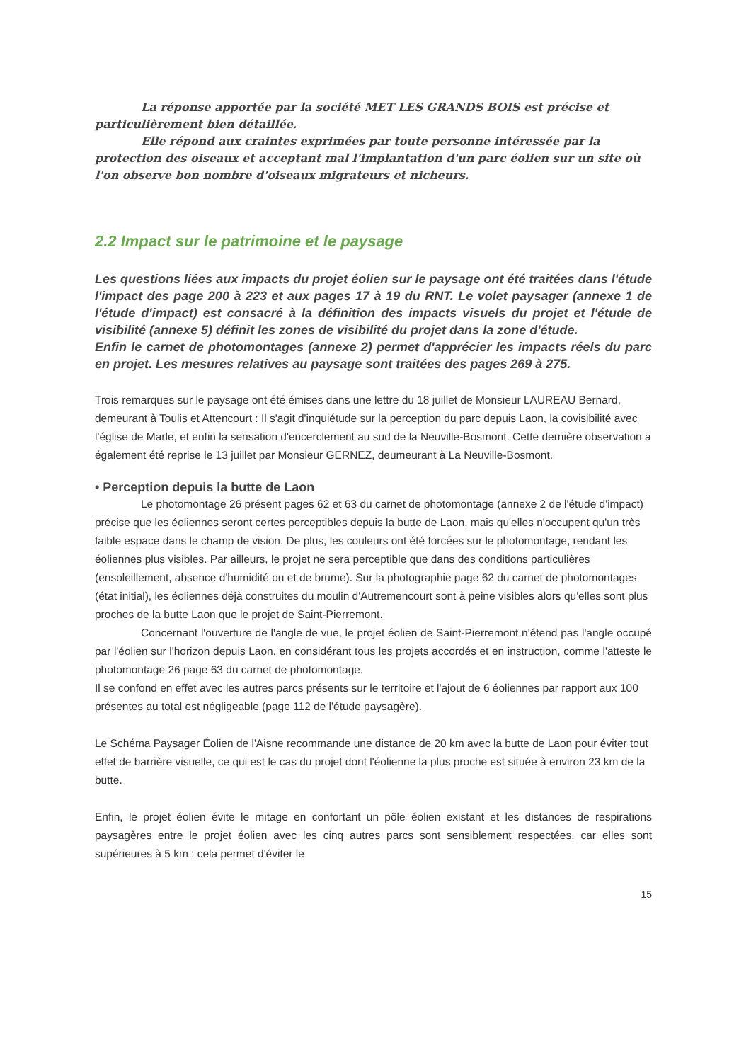La réponse apportée par la société MET LES GRANDS BOIS est précise et particulièrement bien détaillée.
Elle répond aux craintes exprimées par toute personne intéressée par la protection des oiseaux et acceptant mal l'implantation d'un parc éolien sur un site où l'on observe bon nombre d'oiseaux migrateurs et nicheurs.
2.2 Impact sur le patrimoine et le paysage
Les questions liées aux impacts du projet éolien sur le paysage ont été traitées dans l'étude l'impact des page 200 à 223 et aux pages 17 à 19 du RNT. Le volet paysager (annexe 1 de l'étude d'impact) est consacré à la définition des impacts visuels du projet et l'étude de visibilité (annexe 5) définit les zones de visibilité du projet dans la zone d'étude.
Enfin le carnet de photomontages (annexe 2) permet d'apprécier les impacts réels du parc en projet. Les mesures relatives au paysage sont traitées des pages 269 à 275.
Trois remarques sur le paysage ont été émises dans une lettre du 18 juillet de Monsieur LAUREAU Bernard, demeurant à Toulis et Attencourt : Il s'agit d'inquiétude sur la perception du parc depuis Laon, la covisibilité avec l'église de Marle, et enfin la sensation d'encerclement au sud de la Neuville-Bosmont. Cette dernière observation a également été reprise le 13 juillet par Monsieur GERNEZ, deumeurant à La Neuville-Bosmont.
• Perception depuis la butte de Laon
Le photomontage 26 présent pages 62 et 63 du carnet de photomontage (annexe 2 de l'étude d'impact) précise que les éoliennes seront certes perceptibles depuis la butte de Laon, mais qu'elles n'occupent qu'un très faible espace dans le champ de vision. De plus, les couleurs ont été forcées sur le photomontage, rendant les éoliennes plus visibles. Par ailleurs, le projet ne sera perceptible que dans des conditions particulières (ensoleillement, absence d'humidité ou et de brume). Sur la photographie page 62 du carnet de photomontages (état initial), les éoliennes déjà construites du moulin d'Autremencourt sont à peine visibles alors qu'elles sont plus proches de la butte Laon que le projet de Saint-Pierremont.
Concernant l'ouverture de l'angle de vue, le projet éolien de Saint-Pierremont n'étend pas l'angle occupé par l'éolien sur l'horizon depuis Laon, en considérant tous les projets accordés et en instruction, comme l'atteste le photomontage 26 page 63 du carnet de photomontage.
Il se confond en effet avec les autres parcs présents sur le territoire et l'ajout de 6 éoliennes par rapport aux 100 présentes au total est négligeable (page 112 de l'étude paysagère).
Le Schéma Paysager Éolien de l'Aisne recommande une distance de 20 km avec la butte de Laon pour éviter tout effet de barrière visuelle, ce qui est le cas du projet dont l'éolienne la plus proche est située à environ 23 km de la butte.
Enfin, le projet éolien évite le mitage en confortant un pôle éolien existant et les distances de respirations paysagères entre le projet éolien avec les cinq autres parcs sont sensiblement respectées, car elles sont supérieures à 5 km : cela permet d'éviter le
15